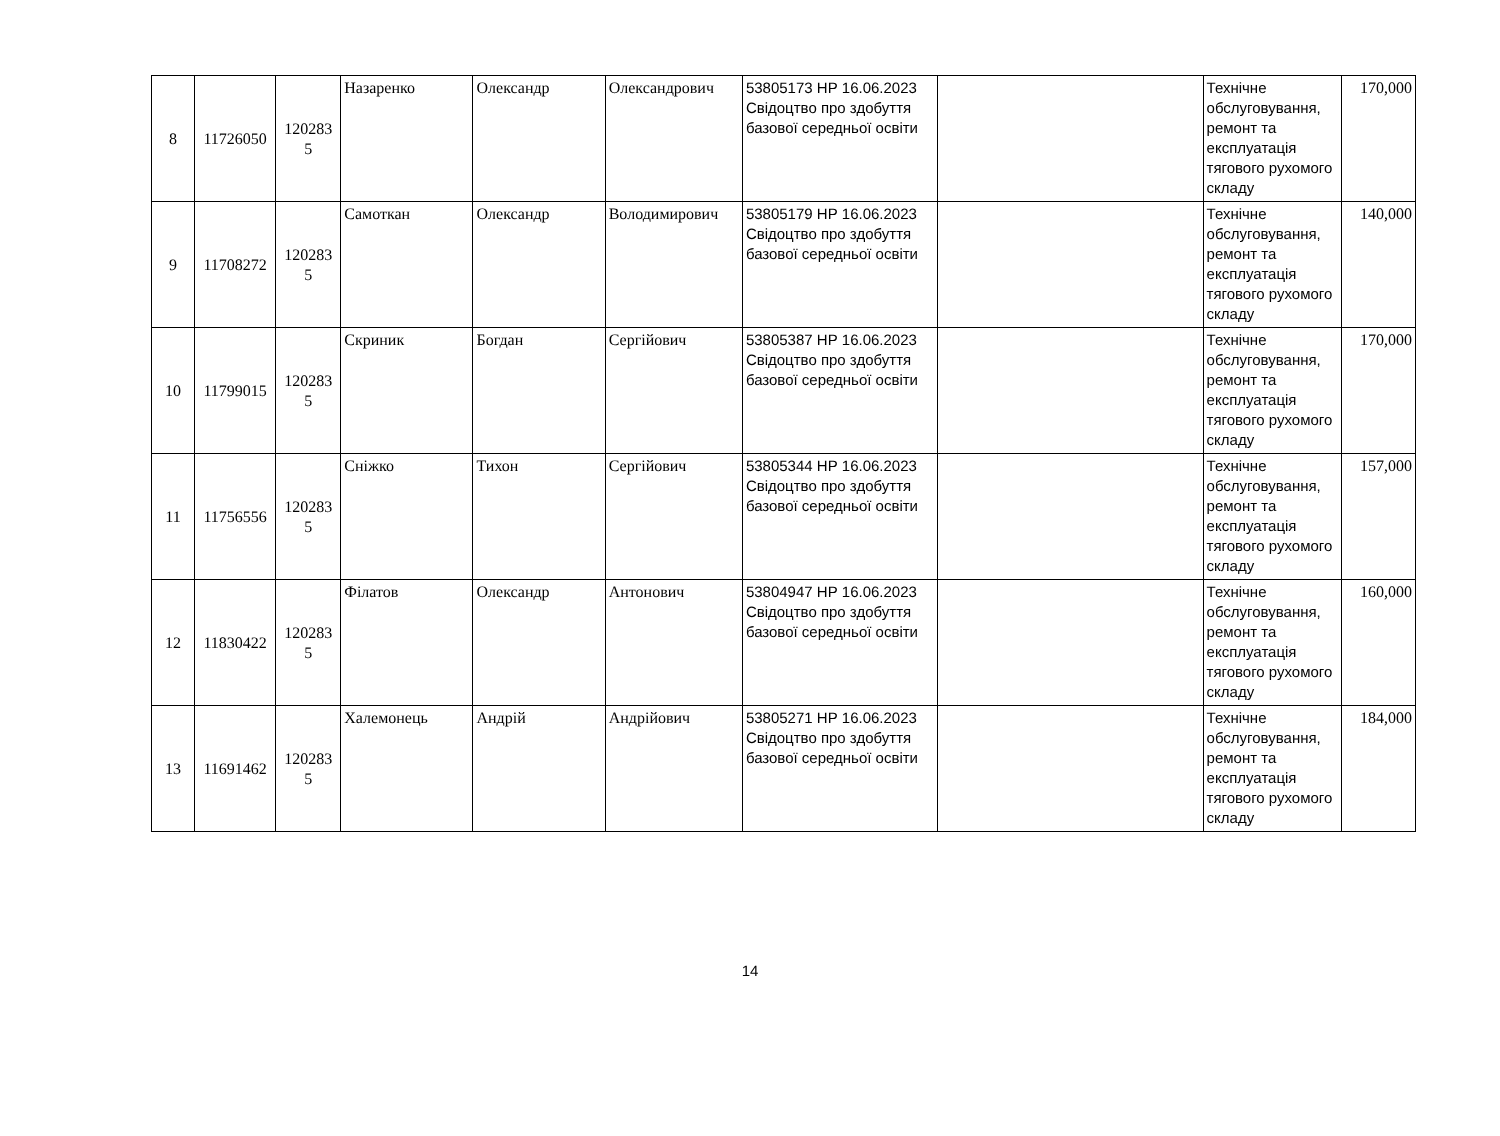| 8 | 11726050 | 120283 5 | Назаренко | Олександр | Олександрович | 53805173 НР 16.06.2023 Свідоцтво про здобуття базової середньої освіти | | Технічне обслуговування, ремонт та експлуатація тягового рухомого складу | 170,000 |
| 9 | 11708272 | 120283 5 | Самоткан | Олександр | Володимирович | 53805179 НР 16.06.2023 Свідоцтво про здобуття базової середньої освіти | | Технічне обслуговування, ремонт та експлуатація тягового рухомого складу | 140,000 |
| 10 | 11799015 | 120283 5 | Скриник | Богдан | Сергійович | 53805387 НР 16.06.2023 Свідоцтво про здобуття базової середньої освіти | | Технічне обслуговування, ремонт та експлуатація тягового рухомого складу | 170,000 |
| 11 | 11756556 | 120283 5 | Сніжко | Тихон | Сергійович | 53805344 НР 16.06.2023 Свідоцтво про здобуття базової середньої освіти | | Технічне обслуговування, ремонт та експлуатація тягового рухомого складу | 157,000 |
| 12 | 11830422 | 120283 5 | Філатов | Олександр | Антонович | 53804947 НР 16.06.2023 Свідоцтво про здобуття базової середньої освіти | | Технічне обслуговування, ремонт та експлуатація тягового рухомого складу | 160,000 |
| 13 | 11691462 | 120283 5 | Халемонець | Андрій | Андрійович | 53805271 НР 16.06.2023 Свідоцтво про здобуття базової середньої освіти | | Технічне обслуговування, ремонт та експлуатація тягового рухомого складу | 184,000 |
14